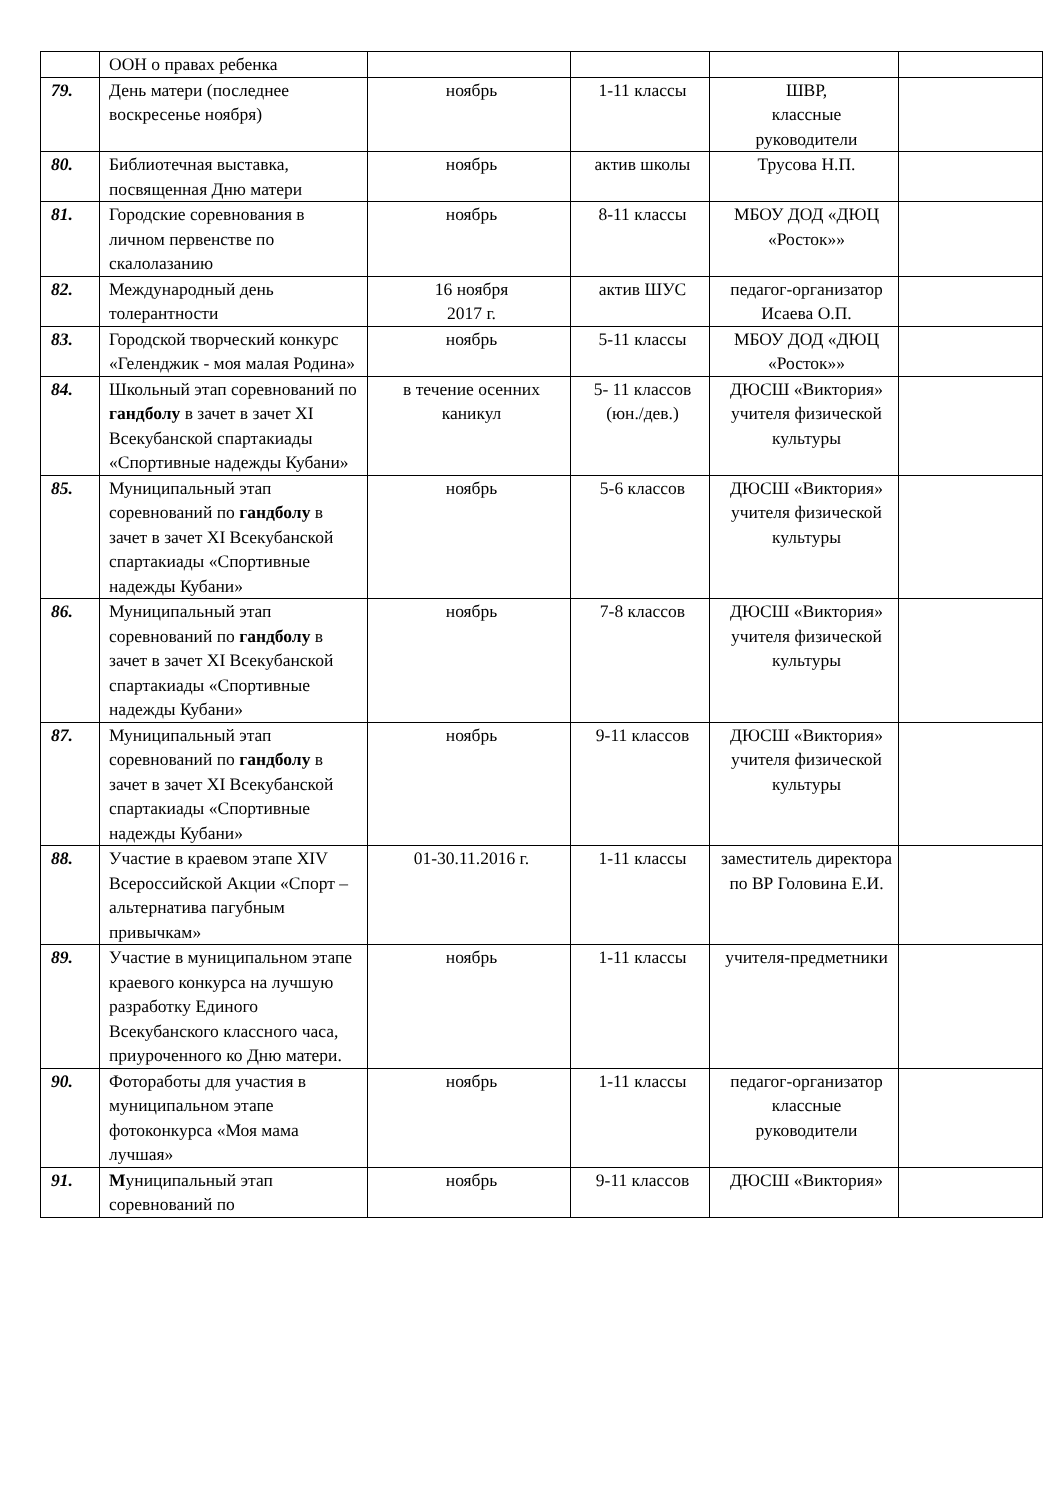| | ООН о правах ребенка | | | | |
| 79. | День матери (последнее воскресенье ноября) | ноябрь | 1-11 классы | ШВР, классные руководители | |
| 80. | Библиотечная выставка, посвященная Дню матери | ноябрь | актив школы | Трусова Н.П. | |
| 81. | Городские соревнования в личном первенстве по скалолазанию | ноябрь | 8-11 классы | МБОУ ДОД «ДЮЦ «Росток»» | |
| 82. | Международный день толерантности | 16 ноября 2017 г. | актив ШУС | педагог-организатор Исаева О.П. | |
| 83. | Городской творческий конкурс «Геленджик - моя малая Родина» | ноябрь | 5-11 классы | МБОУ ДОД «ДЮЦ «Росток»» | |
| 84. | Школьный этап соревнований по гандболу в зачет в зачет XI Всекубанской спартакиады «Спортивные надежды Кубани» | в течение осенних каникул | 5- 11 классов (юн./дев.) | ДЮСШ «Виктория» учителя физической культуры | |
| 85. | Муниципальный этап соревнований по гандболу в зачет в зачет XI Всекубанской спартакиады «Спортивные надежды Кубани» | ноябрь | 5-6 классов | ДЮСШ «Виктория» учителя физической культуры | |
| 86. | Муниципальный этап соревнований по гандболу в зачет в зачет XI Всекубанской спартакиады «Спортивные надежды Кубани» | ноябрь | 7-8 классов | ДЮСШ «Виктория» учителя физической культуры | |
| 87. | Муниципальный этап соревнований по гандболу в зачет в зачет XI Всекубанской спартакиады «Спортивные надежды Кубани» | ноябрь | 9-11 классов | ДЮСШ «Виктория» учителя физической культуры | |
| 88. | Участие в краевом этапе XIV Всероссийской Акции «Спорт – альтернатива пагубным привычкам» | 01-30.11.2016 г. | 1-11 классы | заместитель директора по ВР Головина Е.И. | |
| 89. | Участие в муниципальном этапе краевого конкурса на лучшую разработку Единого Всекубанского классного часа, приуроченного ко Дню матери. | ноябрь | 1-11 классы | учителя-предметники | |
| 90. | Фотоработы для участия в муниципальном этапе фотоконкурса «Моя мама лучшая» | ноябрь | 1-11 классы | педагог-организатор классные руководители | |
| 91. | М униципальный этап соревнований по | ноябрь | 9-11 классов | ДЮСШ «Виктория» | |